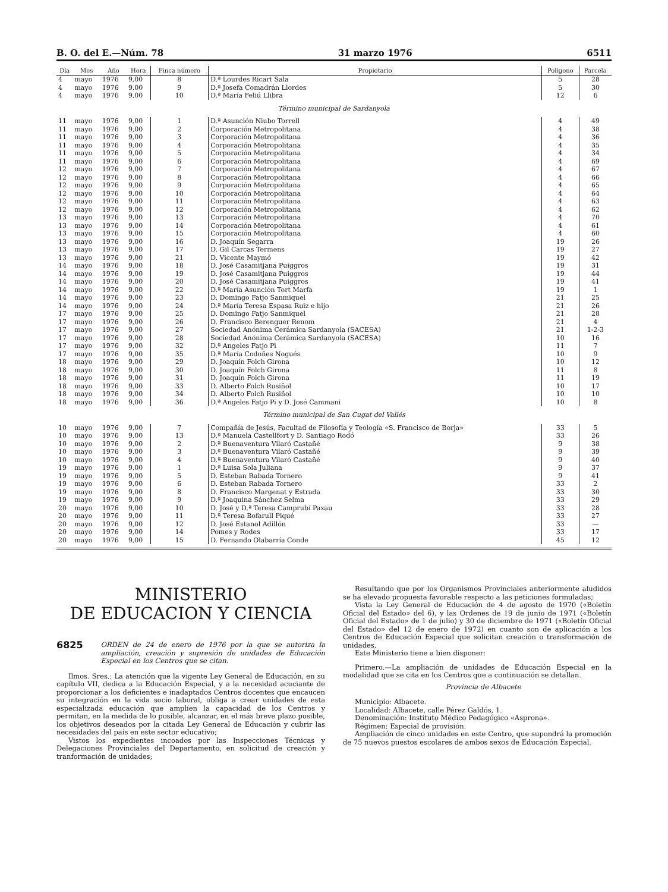B. O. del E.—Núm. 78 31 marzo 1976 6511
| Día | Mes | Año | Hora | Finca número | Propietario | Polígono | Parcela |
| --- | --- | --- | --- | --- | --- | --- | --- |
| 4 | mayo | 1976 | 9,00 | 8 | D.ª Lourdes Ricart Sala | 5 | 28 |
| 4 | mayo | 1976 | 9,00 | 9 | D.ª Josefa Comadrán Llordes | 5 | 30 |
| 4 | mayo | 1976 | 9,00 | 10 | D.ª María Feliú Llibra | 12 | 6 |
| Término municipal de Sardanyola | | | | | | | |
| 11 | mayo | 1976 | 9,00 | 1 | D.ª Asunción Niubo Torrell | 4 | 49 |
| 11 | mayo | 1976 | 9,00 | 2 | Corporación Metropolitana | 4 | 38 |
| 11 | mayo | 1976 | 9,00 | 3 | Corporación Metropolitana | 4 | 36 |
| 11 | mayo | 1976 | 9,00 | 4 | Corporación Metropolitana | 4 | 35 |
| 11 | mayo | 1976 | 9,00 | 5 | Corporación Metropolitana | 4 | 34 |
| 11 | mayo | 1976 | 9,00 | 6 | Corporación Metropolitana | 4 | 69 |
| 12 | mayo | 1976 | 9,00 | 7 | Corporación Metropolitana | 4 | 67 |
| 12 | mayo | 1976 | 9,00 | 8 | Corporación Metropolitana | 4 | 66 |
| 12 | mayo | 1976 | 9,00 | 9 | Corporación Metropolitana | 4 | 65 |
| 12 | mayo | 1976 | 9,00 | 10 | Corporación Metropolitana | 4 | 64 |
| 12 | mayo | 1976 | 9,00 | 11 | Corporación Metropolitana | 4 | 63 |
| 12 | mayo | 1976 | 9,00 | 12 | Corporación Metropolitana | 4 | 62 |
| 13 | mayo | 1976 | 9,00 | 13 | Corporación Metropolitana | 4 | 70 |
| 13 | mayo | 1976 | 9,00 | 14 | Corporación Metropolitana | 4 | 61 |
| 13 | mayo | 1976 | 9,00 | 15 | Corporación Metropolitana | 4 | 60 |
| 13 | mayo | 1976 | 9,00 | 16 | D. Joaquín Segarra | 19 | 26 |
| 13 | mayo | 1976 | 9,00 | 17 | D. Gil Carcas Termens | 19 | 27 |
| 13 | mayo | 1976 | 9,00 | 21 | D. Vicente Maymó | 19 | 42 |
| 14 | mayo | 1976 | 9,00 | 18 | D. José Casamitjana Puiggros | 19 | 31 |
| 14 | mayo | 1976 | 9,00 | 19 | D. José Casamitjana Puiggros | 19 | 44 |
| 14 | mayo | 1976 | 9,00 | 20 | D. José Casamitjana Puiggros | 19 | 41 |
| 14 | mayo | 1976 | 9,00 | 22 | D.ª María Asunción Tort Marfa | 19 | 1 |
| 14 | mayo | 1976 | 9,00 | 23 | D. Domingo Fatjo Sanmiquel | 21 | 25 |
| 14 | mayo | 1976 | 9,00 | 24 | D.ª María Teresa Espasa Ruiz e hijo | 21 | 26 |
| 17 | mayo | 1976 | 9,00 | 25 | D. Domingo Fatjo Sanmiquel | 21 | 28 |
| 17 | mayo | 1976 | 9,00 | 26 | D. Francisco Berenguer Renom | 21 | 4 |
| 17 | mayo | 1976 | 9,00 | 27 | Sociedad Anónima Cerámica Sardanyola (SACESA) | 21 | 1-2-3 |
| 17 | mayo | 1976 | 9,00 | 28 | Sociedad Anónima Cerámica Sardanyola (SACESA) | 10 | 16 |
| 17 | mayo | 1976 | 9,00 | 32 | D.ª Angeles Fatjo Pi | 11 | 7 |
| 17 | mayo | 1976 | 9,00 | 35 | D.ª María Codoñes Nogués | 10 | 9 |
| 18 | mayo | 1976 | 9,00 | 29 | D. Joaquín Folch Girona | 10 | 12 |
| 18 | mayo | 1976 | 9,00 | 30 | D. Joaquín Folch Girona | 11 | 8 |
| 18 | mayo | 1976 | 9,00 | 31 | D. Joaquín Folch Girona | 11 | 19 |
| 18 | mayo | 1976 | 9,00 | 33 | D. Alberto Folch Rusiñol | 10 | 17 |
| 18 | mayo | 1976 | 9,00 | 34 | D. Alberto Folch Rusiñol | 10 | 10 |
| 18 | mayo | 1976 | 9,00 | 36 | D.ª Angeles Fatjo Pi y D. José Cammani | 10 | 8 |
| Término municipal de San Cugat del Vallés | | | | | | | |
| 10 | mayo | 1976 | 9,00 | 7 | Compañía de Jesús, Facultad de Filosofía y Teología «S. Francisco de Borja» | 33 | 5 |
| 10 | mayo | 1976 | 9,00 | 13 | D.ª Manuela Castellfort y D. Santiago Rodó | 33 | 26 |
| 10 | mayo | 1976 | 9,00 | 2 | D.ª Buenaventura Vilaró Castañé | 9 | 38 |
| 10 | mayo | 1976 | 9,00 | 3 | D.ª Buenaventura Vilaró Castañé | 9 | 39 |
| 10 | mayo | 1976 | 9,00 | 4 | D.ª Buenaventura Vilaró Castañé | 9 | 40 |
| 19 | mayo | 1976 | 9,00 | 1 | D.ª Luisa Sola Juliana | 9 | 37 |
| 19 | mayo | 1976 | 9,00 | 5 | D. Esteban Rabada Tornero | 9 | 41 |
| 19 | mayo | 1976 | 9,00 | 6 | D. Esteban Rabada Tornero | 33 | 2 |
| 19 | mayo | 1976 | 9,00 | 8 | D. Francisco Margenat y Estrada | 33 | 30 |
| 19 | mayo | 1976 | 9,00 | 9 | D.ª Joaquina Sánchez Selma | 33 | 29 |
| 20 | mayo | 1976 | 9,00 | 10 | D. José y D.ª Teresa Camprubí Paxau | 33 | 28 |
| 20 | mayo | 1976 | 9,00 | 11 | D.ª Teresa Bofarull Piqué | 33 | 27 |
| 20 | mayo | 1976 | 9,00 | 12 | D. José Estanol Adillón | 33 | — |
| 20 | mayo | 1976 | 9,00 | 14 | Pomes y Rodes | 33 | 17 |
| 20 | mayo | 1976 | 9,00 | 15 | D. Fernando Olabarría Conde | 45 | 12 |
MINISTERIO
DE EDUCACION Y CIENCIA
6825 ORDEN de 24 de enero de 1976 por la que se autoriza la ampliación, creación y supresión de unidades de Educación Especial en los Centros que se citan.
Ilmos. Sres.: La atención que la vigente Ley General de Educación, en su capítulo VII, dedica a la Educación Especial, y a la necesidad acuciante de proporcionar a los deficientes e inadaptados Centros docentes que encaucen su integración en la vida socio laboral, obliga a crear unidades de esta especializada educación que amplíen la capacidad de los Centros y permitan, en la medida de lo posible, alcanzar, en el más breve plazo posible, los objetivos deseados por la citada Ley General de Educación y cubrir las necesidades del país en este sector educativo;
Vistos los expedientes incoados por las Inspecciones Técnicas y Delegaciones Provinciales del Departamento, en solicitud de creación y tranformación de unidades;
Resultando que por los Organismos Provinciales anteriormente aludidos se ha elevado propuesta favorable respecto a las peticiones formuladas;
Vista la Ley General de Educación de 4 de agosto de 1970 («Boletín Oficial del Estado» del 6), y las Ordenes de 19 de junio de 1971 («Boletín Oficial del Estado» de 1 de julio) y 30 de diciembre de 1971 («Boletín Oficial del Estado» del 12 de enero de 1972) en cuanto son de aplicación a los Centros de Educación Especial que solicitan creación o transformación de unidades,
Este Ministerio tiene a bien disponer:
Primero.—La ampliación de unidades de Educación Especial en la modalidad que se cita en los Centros que a continuación se detallan.
Provincia de Albacete
Municipio: Albacete.
Localidad: Albacete, calle Pérez Galdós, 1.
Denominación: Instituto Médico Pedagógico «Asprona».
Régimen: Especial de provisión.
Ampliación de cinco unidades en este Centro, que supondrá la promoción de 75 nuevos puestos escolares de ambos sexos de Educación Especial.